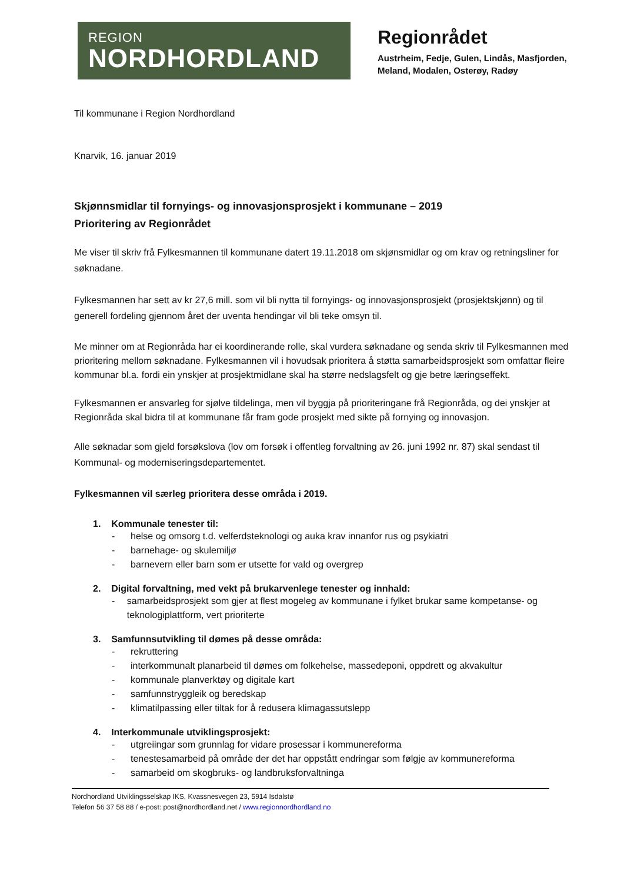REGION
NORDHORDLAND
Regionrådet
Austrheim, Fedje, Gulen, Lindås, Masfjorden,
Meland, Modalen, Osterøy, Radøy
Til kommunane i Region Nordhordland
Knarvik, 16. januar 2019
Skjønnsmidlar til fornyings- og innovasjonsprosjekt i kommunane – 2019
Prioritering av Regionrådet
Me viser til skriv frå Fylkesmannen til kommunane datert 19.11.2018 om skjønsmidlar og om krav og retningsliner for søknadane.
Fylkesmannen har sett av kr 27,6 mill. som vil bli nytta til fornyings- og innovasjonsprosjekt (prosjektskjønn) og til generell fordeling gjennom året der uventa hendingar vil bli teke omsyn til.
Me minner om at Regionråda har ei koordinerande rolle, skal vurdera søknadane og senda skriv til Fylkesmannen med prioritering mellom søknadane. Fylkesmannen vil i hovudsak prioritera å støtta samarbeidsprosjekt som omfattar fleire kommunar bl.a. fordi ein ynskjer at prosjektmidlane skal ha større nedslagsfelt og gje betre læringseffekt.
Fylkesmannen er ansvarleg for sjølve tildelinga, men vil byggja på prioriteringane frå Regionråda, og dei ynskjer at Regionråda skal bidra til at kommunane får fram gode prosjekt med sikte på fornying og innovasjon.
Alle søknadar som gjeld forsøkslova (lov om forsøk i offentleg forvaltning av 26. juni 1992 nr. 87) skal sendast til Kommunal- og moderniseringsdepartementet.
Fylkesmannen vil særleg prioritera desse områda i 2019.
1. Kommunale tenester til:
- helse og omsorg t.d. velferdsteknologi og auka krav innanfor rus og psykiatri
- barnehage- og skulemiljø
- barnevern eller barn som er utsette for vald og overgrep
2. Digital forvaltning, med vekt på brukarvenlege tenester og innhald:
- samarbeidsprosjekt som gjer at flest mogeleg av kommunane i fylket brukar same kompetanse- og teknologiplattform, vert prioriterte
3. Samfunnsutvikling til dømes på desse områda:
- rekruttering
- interkommunalt planarbeid til dømes om folkehelse, massedeponi, oppdrett og akvakultur
- kommunale planverktøy og digitale kart
- samfunnstryggleik og beredskap
- klimatilpassing eller tiltak for å redusera klimagassutslepp
4. Interkommunale utviklingsprosjekt:
- utgreiingar som grunnlag for vidare prosessar i kommunereforma
- tenestesamarbeid på område der det har oppstått endringar som følgje av kommunereforma
- samarbeid om skogbruks- og landbruksforvaltninga
Nordhordland Utviklingsselskap IKS, Kvassnesvegen 23, 5914 Isdalstø
Telefon 56 37 58 88 / e-post: post@nordhordland.net / www.regionnordhordland.no